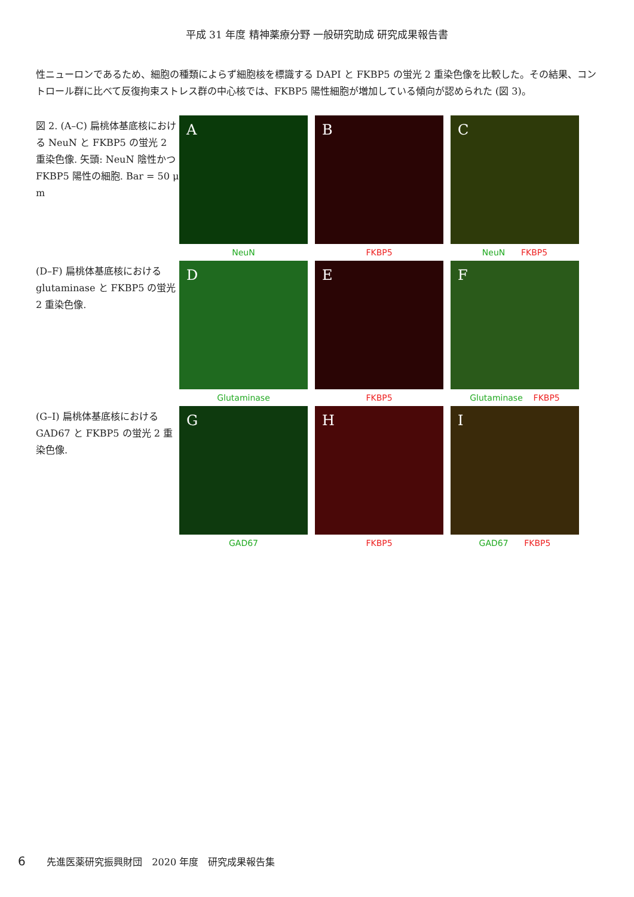平成 31 年度 精神薬療分野 一般研究助成 研究成果報告書
性ニューロンであるため、細胞の種類によらず細胞核を標識する DAPI と FKBP5 の蛍光 2 重染色像を比較した。その結果、コントロール群に比べて反復拘束ストレス群の中心核では、FKBP5 陽性細胞が増加している傾向が認められた (図 3)。
図 2. (A–C) 扁桃体基底核における NeuN と FKBP5 の蛍光 2 重染色像. 矢頭: NeuN 陰性かつ FKBP5 陽性の細胞. Bar = 50 μ m
A
NeuN
B
FKBP5
C
NeuN FKBP5
(D–F) 扁桃体基底核における glutaminase と FKBP5 の蛍光 2 重染色像.
D
Glutaminase
E
FKBP5
F
Glutaminase FKBP5
(G–I) 扁桃体基底核における GAD67 と FKBP5 の蛍光 2 重染色像.
G
GAD67
H
FKBP5
I
GAD67 FKBP5
6 先進医薬研究振興財団　2020 年度　研究成果報告集